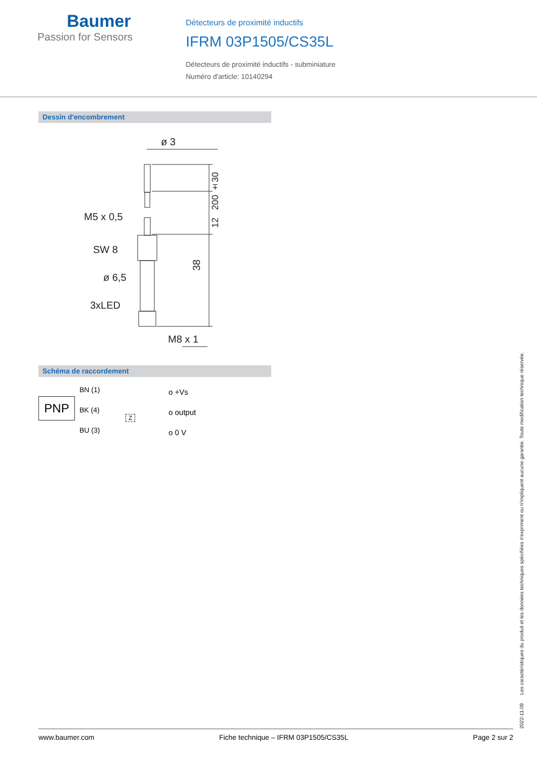Baumer
Passion for Sensors
Détecteurs de proximité inductifs
IFRM 03P1505/CS35L
Détecteurs de proximité inductifs - subminiature
Numéro d'article: 10140294
Dessin d'encombrement
ø 3
M5 x 0,5
SW 8
ø 6,5
3xLED
M8 x 1
38
12 200 ±30
Schéma de raccordement
PNP
BN (1)
BK (4)
BU (3)
o +Vs
o output
o 0 V
Z
2022-11-09 Les caractéristiques du produit et les données techniques spécifiées n'expriment ou n'impliquent aucune garantie. Toute modification technique réservée.
www.baumer.com Fiche technique – IFRM 03P1505/CS35L Page 2 sur 2